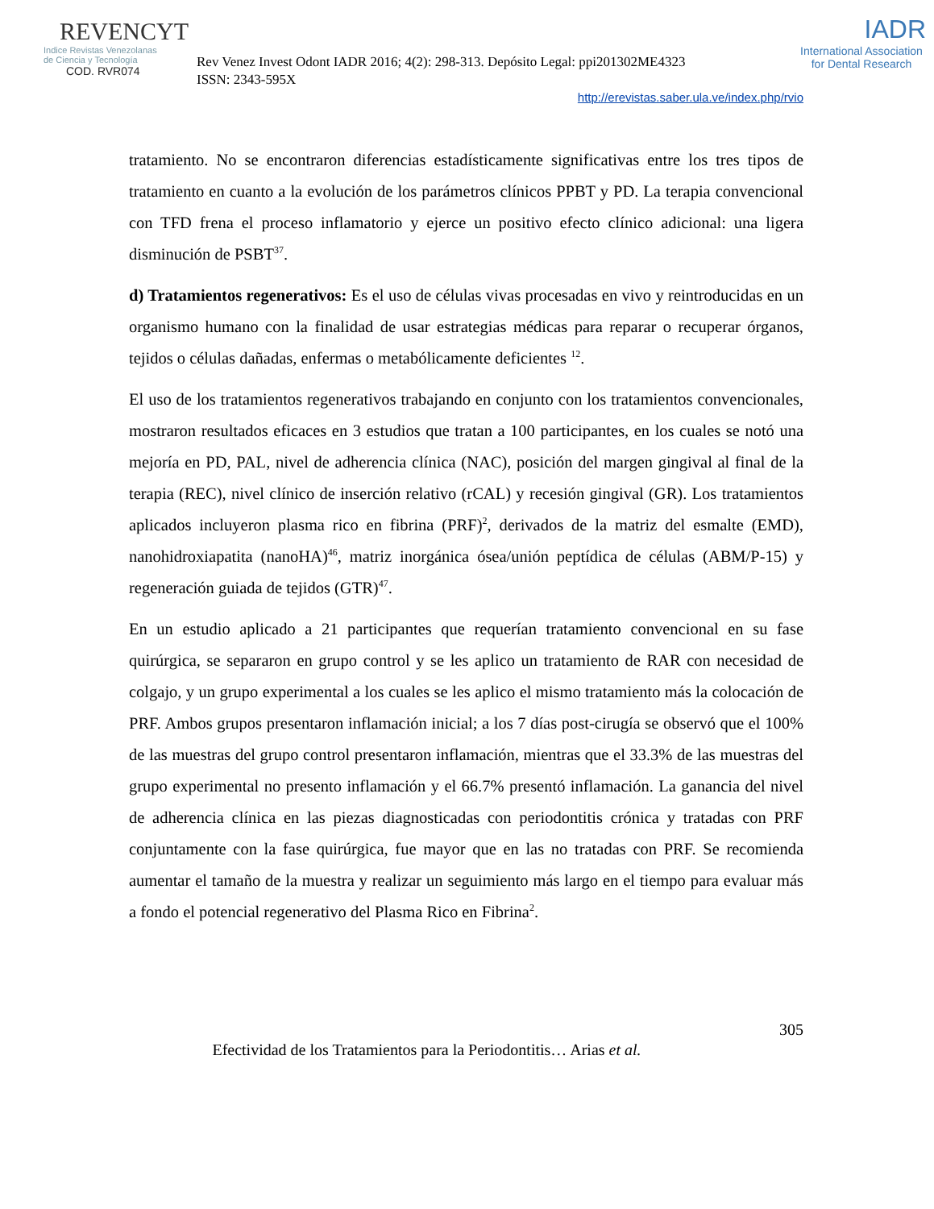REVENCYT
Indice Revistas Venezolanas
de Ciencia y Tecnología
COD. RVR074
Rev Venez Invest Odont IADR 2016; 4(2): 298-313. Depósito Legal: ppi201302ME4323
ISSN: 2343-595X
IADR
International Association
for Dental Research
http://erevistas.saber.ula.ve/index.php/rvio
tratamiento. No se encontraron diferencias estadísticamente significativas entre los tres tipos de tratamiento en cuanto a la evolución de los parámetros clínicos PPBT y PD. La terapia convencional con TFD frena el proceso inflamatorio y ejerce un positivo efecto clínico adicional: una ligera disminución de PSBT<sup>37</sup>.
d) Tratamientos regenerativos: Es el uso de células vivas procesadas en vivo y reintroducidas en un organismo humano con la finalidad de usar estrategias médicas para reparar o recuperar órganos, tejidos o células dañadas, enfermas o metabólicamente deficientes <sup>12</sup>.
El uso de los tratamientos regenerativos trabajando en conjunto con los tratamientos convencionales, mostraron resultados eficaces en 3 estudios que tratan a 100 participantes, en los cuales se notó una mejoría en PD, PAL, nivel de adherencia clínica (NAC), posición del margen gingival al final de la terapia (REC), nivel clínico de inserción relativo (rCAL) y recesión gingival (GR). Los tratamientos aplicados incluyeron plasma rico en fibrina (PRF)<sup>2</sup>, derivados de la matriz del esmalte (EMD), nanohidroxiapatita (nanoHA)<sup>46</sup>, matriz inorgánica ósea/unión peptídica de células (ABM/P-15) y regeneración guiada de tejidos (GTR)<sup>47</sup>.
En un estudio aplicado a 21 participantes que requerían tratamiento convencional en su fase quirúrgica, se separaron en grupo control y se les aplico un tratamiento de RAR con necesidad de colgajo, y un grupo experimental a los cuales se les aplico el mismo tratamiento más la colocación de PRF. Ambos grupos presentaron inflamación inicial; a los 7 días post-cirugía se observó que el 100% de las muestras del grupo control presentaron inflamación, mientras que el 33.3% de las muestras del grupo experimental no presento inflamación y el 66.7% presentó inflamación. La ganancia del nivel de adherencia clínica en las piezas diagnosticadas con periodontitis crónica y tratadas con PRF conjuntamente con la fase quirúrgica, fue mayor que en las no tratadas con PRF. Se recomienda aumentar el tamaño de la muestra y realizar un seguimiento más largo en el tiempo para evaluar más a fondo el potencial regenerativo del Plasma Rico en Fibrina<sup>2</sup>.
305
Efectividad de los Tratamientos para la Periodontitis… Arias et al.